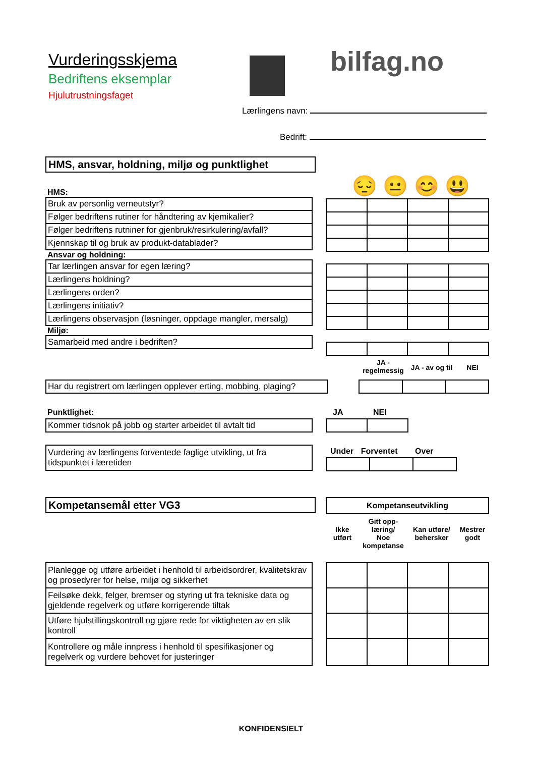Vurderingsskjema
Bedriftens eksemplar
Hjulutrustningsfaget
bilfag.no
Lærlingens navn:
Bedrift:
HMS, ansvar, holdning, miljø og punktlighet
😔 😐 😊 😃
HMS:
| Bruk av personlig verneutstyr? |
| Følger bedriftens rutiner for håndtering av kjemikalier? |
| Følger bedriftens rutniner for gjenbruk/resirkulering/avfall? |
| Kjennskap til og bruk av produkt-datablader? |
Ansvar og holdning:
| Tar lærlingen ansvar for egen læring? |
| Lærlingens holdning? |
| Lærlingens orden? |
| Lærlingens initiativ? |
| Lærlingens observasjon (løsninger, oppdage mangler, mersalg) |
Miljø:
| Samarbeid med andre i bedriften? |
JA -
regelmessig
JA - av og til
NEI
| Har du registrert om lærlingen opplever erting, mobbing, plaging? |
Punktlighet: JA NEI
| Kommer tidsnok på jobb og starter arbeidet til avtalt tid |
| Vurdering av lærlingens forventede faglige utvikling, ut fra tidspunktet i læretiden |
Under Forventet Over
Kompetansemål etter VG3 Kompetanseutvikling
Ikke
utført
Gitt opp-
læring/
Noe
kompetanse
Kan utføre/
behersker
Mestrer
godt
| Planlegge og utføre arbeidet i henhold til arbeidsordrer, kvalitetskrav og prosedyrer for helse, miljø og sikkerhet |
| Feilsøke dekk, felger, bremser og styring ut fra tekniske data og gjeldende regelverk og utføre korrigerende tiltak |
| Utføre hjulstillingskontroll og gjøre rede for viktigheten av en slik kontroll |
| Kontrollere og måle innpress i henhold til spesifikasjoner og regelverk og vurdere behovet for justeringer |
KONFIDENSIELT